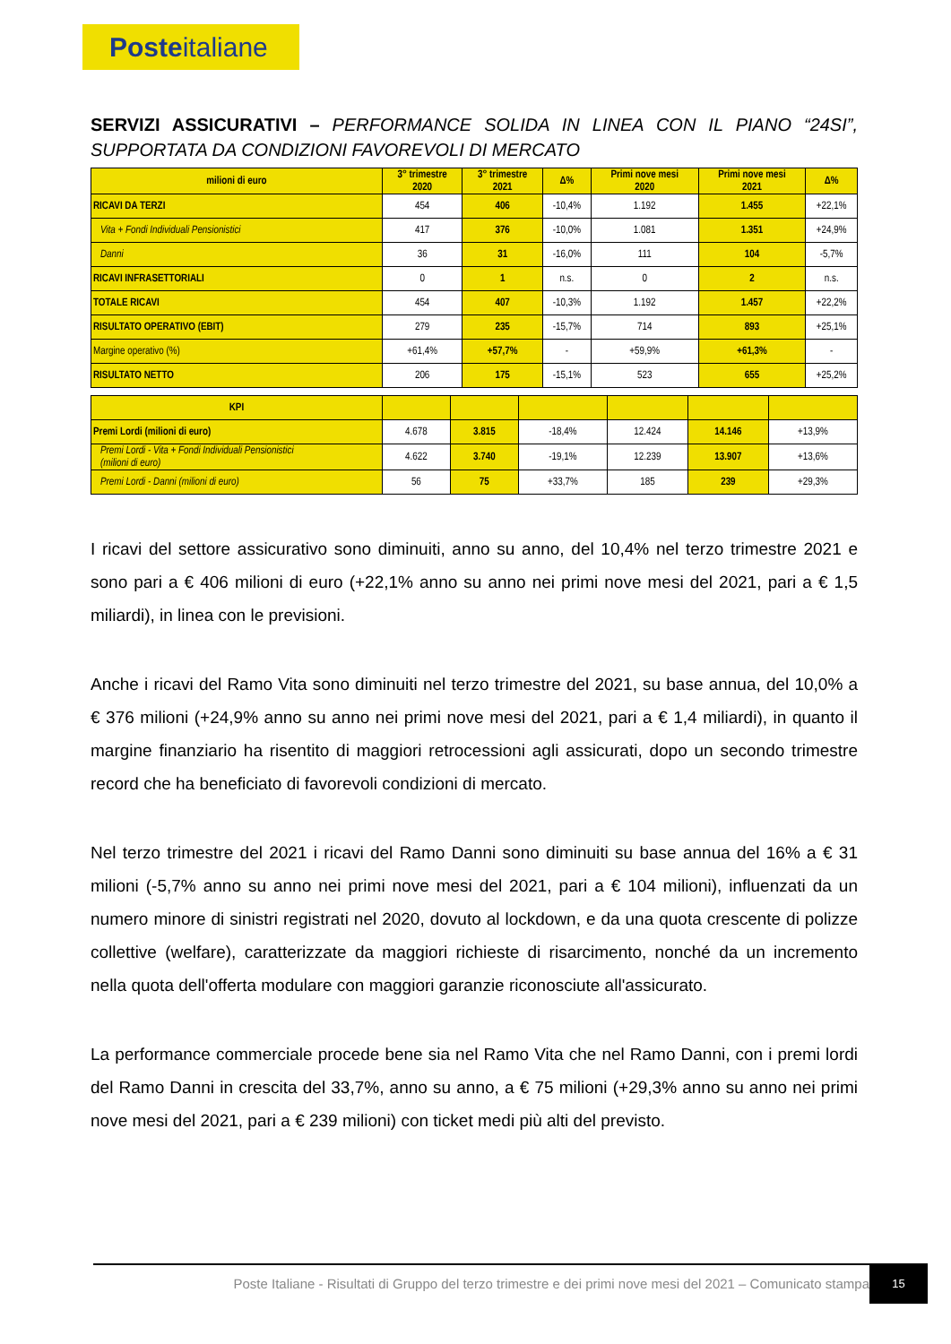Posteitaliane
SERVIZI ASSICURATIVI – PERFORMANCE SOLIDA IN LINEA CON IL PIANO “24SI”, SUPPORTATA DA CONDIZIONI FAVOREVOLI DI MERCATO
| milioni di euro | 3° trimestre 2020 | 3° trimestre 2021 | Δ% | Primi nove mesi 2020 | Primi nove mesi 2021 | Δ% |
| --- | --- | --- | --- | --- | --- | --- |
| RICAVI DA TERZI | 454 | 406 | -10,4% | 1.192 | 1.455 | +22,1% |
| Vita + Fondi Individuali Pensionistici | 417 | 376 | -10,0% | 1.081 | 1.351 | +24,9% |
| Danni | 36 | 31 | -16,0% | 111 | 104 | -5,7% |
| RICAVI INFRASETTORIALI | 0 | 1 | n.s. | 0 | 2 | n.s. |
| TOTALE RICAVI | 454 | 407 | -10,3% | 1.192 | 1.457 | +22,2% |
| RISULTATO OPERATIVO (EBIT) | 279 | 235 | -15,7% | 714 | 893 | +25,1% |
| Margine operativo (%) | +61,4% | +57,7% | - | +59,9% | +61,3% | - |
| RISULTATO NETTO | 206 | 175 | -15,1% | 523 | 655 | +25,2% |
| KPI | | | | | | |
| --- | --- | --- | --- | --- | --- | --- |
| Premi Lordi (milioni di euro) | 4.678 | 3.815 | -18,4% | 12.424 | 14.146 | +13,9% |
| Premi Lordi - Vita + Fondi Individuali Pensionistici (milioni di euro) | 4.622 | 3.740 | -19,1% | 12.239 | 13.907 | +13,6% |
| Premi Lordi - Danni (milioni di euro) | 56 | 75 | +33,7% | 185 | 239 | +29,3% |
I ricavi del settore assicurativo sono diminuiti, anno su anno, del 10,4% nel terzo trimestre 2021 e sono pari a € 406 milioni di euro (+22,1% anno su anno nei primi nove mesi del 2021, pari a € 1,5 miliardi), in linea con le previsioni.
Anche i ricavi del Ramo Vita sono diminuiti nel terzo trimestre del 2021, su base annua, del 10,0% a € 376 milioni (+24,9% anno su anno nei primi nove mesi del 2021, pari a € 1,4 miliardi), in quanto il margine finanziario ha risentito di maggiori retrocessioni agli assicurati, dopo un secondo trimestre record che ha beneficiato di favorevoli condizioni di mercato.
Nel terzo trimestre del 2021 i ricavi del Ramo Danni sono diminuiti su base annua del 16% a € 31 milioni (-5,7% anno su anno nei primi nove mesi del 2021, pari a € 104 milioni), influenzati da un numero minore di sinistri registrati nel 2020, dovuto al lockdown, e da una quota crescente di polizze collettive (welfare), caratterizzate da maggiori richieste di risarcimento, nonché da un incremento nella quota dell'offerta modulare con maggiori garanzie riconosciute all'assicurato.
La performance commerciale procede bene sia nel Ramo Vita che nel Ramo Danni, con i premi lordi del Ramo Danni in crescita del 33,7%, anno su anno, a € 75 milioni (+29,3% anno su anno nei primi nove mesi del 2021, pari a € 239 milioni) con ticket medi più alti del previsto.
Poste Italiane - Risultati di Gruppo del terzo trimestre e dei primi nove mesi del 2021 – Comunicato stampa
15